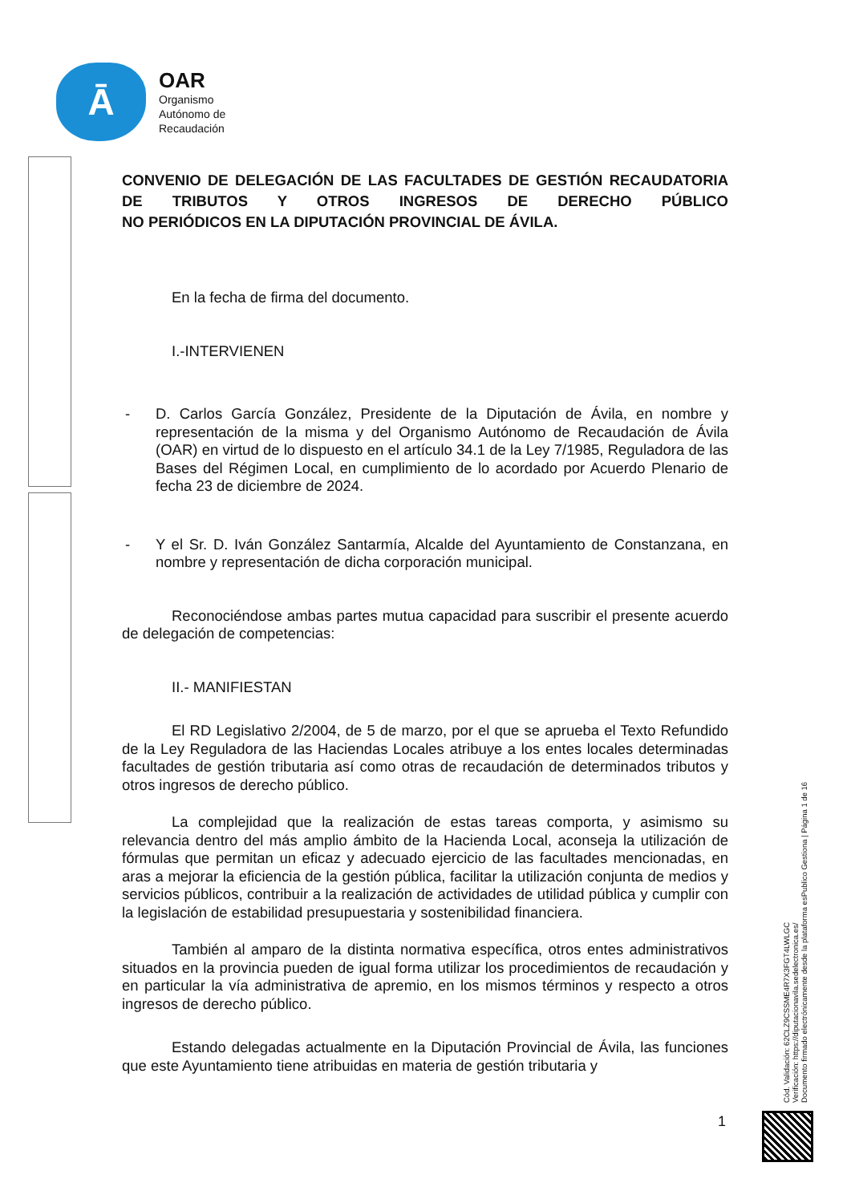Ā
OAR
Organismo
Autónomo de
Recaudación
CONVENIO DE DELEGACIÓN DE LAS FACULTADES DE GESTIÓN RECAUDATORIA DE TRIBUTOS Y OTROS INGRESOS DE DERECHO PÚBLICO
NO PERIÓDICOS EN LA DIPUTACIÓN PROVINCIAL DE ÁVILA.
En la fecha de firma del documento.
I.-INTERVIENEN
- D. Carlos García González, Presidente de la Diputación de Ávila, en nombre y representación de la misma y del Organismo Autónomo de Recaudación de Ávila (OAR) en virtud de lo dispuesto en el artículo 34.1 de la Ley 7/1985, Reguladora de las Bases del Régimen Local, en cumplimiento de lo acordado por Acuerdo Plenario de fecha 23 de diciembre de 2024.
- Y el Sr. D. Iván González Santarmía, Alcalde del Ayuntamiento de Constanzana, en nombre y representación de dicha corporación municipal.
Reconociéndose ambas partes mutua capacidad para suscribir el presente acuerdo de delegación de competencias:
II.- MANIFIESTAN
El RD Legislativo 2/2004, de 5 de marzo, por el que se aprueba el Texto Refundido de la Ley Reguladora de las Haciendas Locales atribuye a los entes locales determinadas facultades de gestión tributaria así como otras de recaudación de determinados tributos y otros ingresos de derecho público.
La complejidad que la realización de estas tareas comporta, y asimismo su relevancia dentro del más amplio ámbito de la Hacienda Local, aconseja la utilización de fórmulas que permitan un eficaz y adecuado ejercicio de las facultades mencionadas, en aras a mejorar la eficiencia de la gestión pública, facilitar la utilización conjunta de medios y servicios públicos, contribuir a la realización de actividades de utilidad pública y cumplir con la legislación de estabilidad presupuestaria y sostenibilidad financiera.
También al amparo de la distinta normativa específica, otros entes administrativos situados en la provincia pueden de igual forma utilizar los procedimientos de recaudación y en particular la vía administrativa de apremio, en los mismos términos y respecto a otros ingresos de derecho público.
Estando delegadas actualmente en la Diputación Provincial de Ávila, las funciones que este Ayuntamiento tiene atribuidas en materia de gestión tributaria y
1
Cód. Validación: 62CLZ9CSSME4R7X3FGT4LWLGC
Verificación: https://diputacionavila.sedelectronica.es/
Documento firmado electrónicamente desde la plataforma esPublico Gestiona | Página 1 de 16